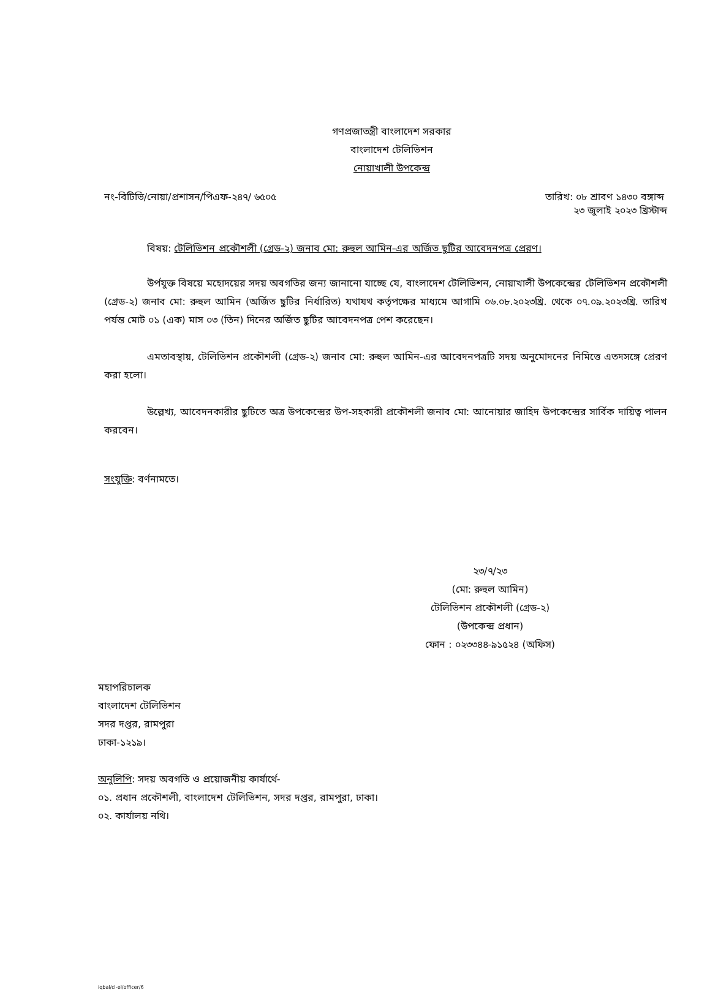গণপ্রজাতন্ত্রী বাংলাদেশ সরকার
বাংলাদেশ টেলিভিশন
নোয়াখালী উপকেন্দ্র
নং-বিটিভি/নোয়া/প্রশাসন/পিএফ-২৪৭/ ৬৫০৫ তারিখ: ০৮ শ্রাবণ ১৪৩০ বঙ্গাব্দ
২৩ জুলাই ২০২৩ খ্রিস্টাব্দ
বিষয়: টেলিভিশন প্রকৌশলী (গ্রেড-২) জনাব মো: রুহুল আমিন-এর অর্জিত ছুটির আবেদনপত্র প্রেরণ।
উর্পযুক্ত বিষয়ে মহোদয়ের সদয় অবগতির জন্য জানানো যাচ্ছে যে, বাংলাদেশ টেলিভিশন, নোয়াখালী উপকেন্দ্রের টেলিভিশন প্রকৌশলী (গ্রেড-২) জনাব মো: রুহুল আমিন (অর্জিত ছুটির নির্ধারিত) যথাযথ কর্তৃপক্ষের মাধ্যমে আগামি ০৬.০৮.২০২৩খ্রি. থেকে ০৭.০৯.২০২৩খ্রি. তারিখ পর্যন্ত মোট ০১ (এক) মাস ০৩ (তিন) দিনের অর্জিত ছুটির আবেদনপত্র পেশ করেছেন।
এমতাবস্থায়, টেলিভিশন প্রকৌশলী (গ্রেড-২) জনাব মো: রুহুল আমিন-এর আবেদনপত্রটি সদয় অনুমোদনের নিমিত্তে এতদসঙ্গে প্রেরণ করা হলো।
উল্লেখ্য, আবেদনকারীর ছুটিতে অত্র উপকেন্দ্রের উপ-সহকারী প্রকৌশলী জনাব মো: আনোয়ার জাহিদ উপকেন্দ্রের সার্বিক দায়িত্ব পালন করবেন।
সংযুক্তি: বর্ণনামতে।
২৩/৭/২৩
(মো: রুহুল আমিন)
টেলিভিশন প্রকৌশলী (গ্রেড-২)
(উপকেন্দ্র প্রধান)
ফোন : ০২৩৩৪৪-৯১৫২৪ (অফিস)
মহাপরিচালক
বাংলাদেশ টেলিভিশন
সদর দপ্তর, রামপুরা
ঢাকা-১২১৯।
অনুলিপি: সদয় অবগতি ও প্রয়োজনীয় কার্যার্থে-
০১. প্রধান প্রকৌশলী, বাংলাদেশ টেলিভিশন, সদর দপ্তর, রামপুরা, ঢাকা।
০২. কার্যালয় নথি।
iqbal/cl-el/officer/6